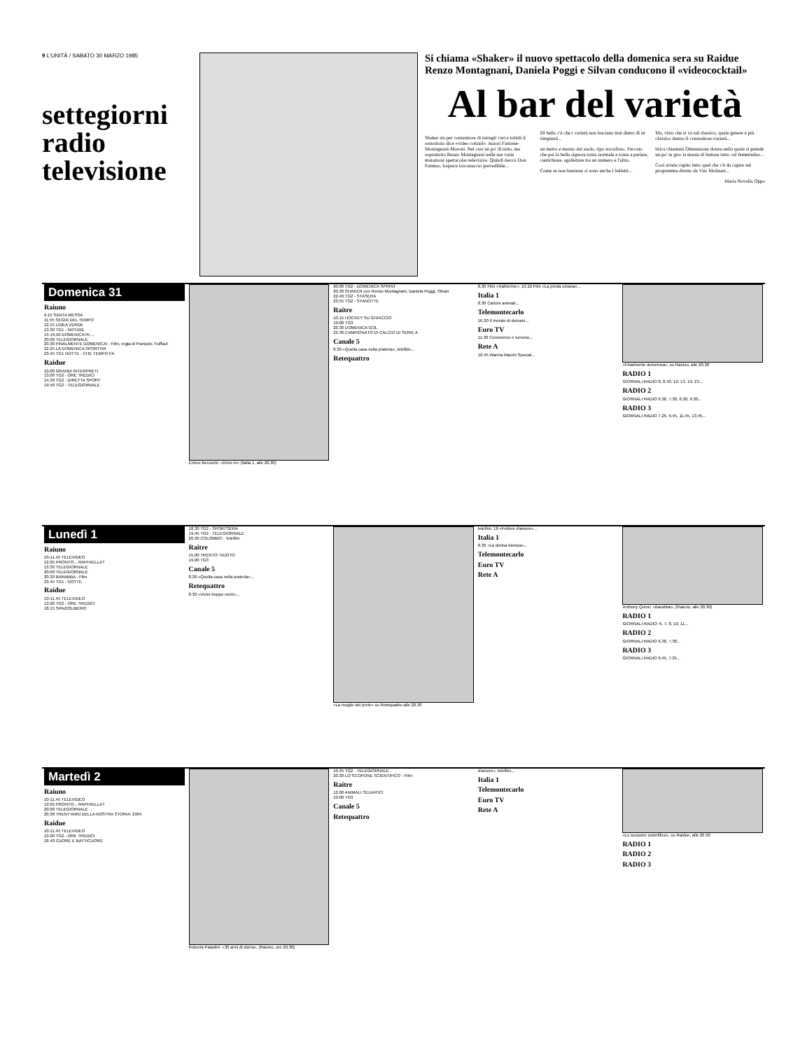9 L'UNITÀ / SABATO 30 MARZO 1985
settegiorni
radio
televisione
Si chiama «Shaker» il nuovo spettacolo della domenica sera su Raidue
Renzo Montagnani, Daniela Poggi e Silvan conducono il «videococktail»
Al bar del varietà
Shaker sta per contenitore di intrugli vari e infatti il sottotitolo dice «video coktail». Autori Fantone-Montagnani-Moroni. Nel cast un po' di tutto, ma soprattutto Renzo Montagnani nelle sue varie mutazioni spettacolar-televisive. Quindi rieccò Don Fumino, loquace toscanaccio prevedibile...
Di bello c'è che i varietà non lasciano mai dietro di sé rimpianti...
un metro e mezzo dal suolo, tipo stocafisso. Peccato che poi la bella signora torna normale e torna a parlare, cantichiare, sgallettare tra un numero e l'altro.
Come se non bastasse ci sono anche i balletti...
Ma, visto che si va sul classico, quale genere è più classico dentro il contenitore-varietà...
brica chiamata Dimensione donna nella quale si prende un po' in giro la mania di buttare tutto «al femminile»...
Così avrete capito tutto quel che c'è da capire sul programma diretto da Vito Molinari...
Maria Novella Oppo
Domenica 31
Raiuno
9.15 SANTA MESSA
11.55 SEGNI DEL TEMPO
12.15 LINEA VERDE
13.30 TG1 - NOTIZIE
14-19.50 DOMENICA IN ...
20.00 TELEGIORNALE
20.30 FINALMENTE DOMENICA! - Film, regia di François Truffaut
22.25 LA DOMENICA SPORTIVA
23.45 TG1 NOTTE - CHE TEMPO FA
Raidue
10.00 GRANDI INTERPRETI
13.00 TG2 - ORE TREDICI
14.30 TG2 - DIRETTA SPORT
19.50 TG2 - TELEGIORNALE
Enrico Beruschi: «Drive in» (Italia 1, alle 20.30)
20.00 TG2 - DOMENICA SPRINT
20.30 SHAKER con Renzo Montagnani, Daniela Poggi, Silvan
22.40 TG2 - STASERA
23.55 TG2 - STANOTTE
Raitre
10.15 HOCKEY SU GHIACCIO
19.00 TG3
20.30 DOMENICA GOL
22.30 CAMPIONATO DI CALCIO DI SERIE A
Canale 5
8.30 «Quella casa nella prateria», telefilm...
Retequattro
8.30 Film «Katherine»; 10.10 Film «La preda umana»...
Italia 1
8.30 Cartoni animati...
Telemontecarlo
16.30 Il mondo di domani...
Euro TV
11.30 Commercio e turismo...
Rete A
10.45 Wanna Marchi Special...
«Finalmente domenica», su Raiuno, alle 20.30
RADIO 1
GIORNALI RADIO 8, 8.40, 10, 13, 19, 23...
RADIO 2
GIORNALI RADIO 6.30, 7.30, 8.30, 9.30...
RADIO 3
GIORNALI RADIO 7.25, 9.45, 11.45, 13.45...
Lunedì 1
Raiuno
10-11.45 TELEVIDEO
12.05 PRONTO... RAFFAELLA?
13.30 TELEGIORNALE
20.00 TELEGIORNALE
20.30 BARABBA - Film
23.45 TG1 - NOTTE
Raidue
10-11.45 TELEVIDEO
13.00 TG2 - ORE TREDICI
18.15 SPAZIOLIBERO
18.30 TG2 - SPORTSERA
19.45 TG2 - TELEGIORNALE
20.30 COLOMBO - Telefilm
Raitre
15.00 TRENTO: NUOTO
19.00 TG3
Canale 5
8.30 «Quella casa nella prateria»...
Retequattro
8.30 «Vicini troppo vicini»...
«La moglie del prete» su Retequattro alle 20.30
telefilm; 18 «Febbre d'amore»...
Italia 1
8.30 «La donna bionica»...
Telemontecarlo
Euro TV
Rete A
Anthony Quinn: «Barabba», (Raiuno, alle 20.30)
RADIO 1
GIORNALI RADIO: 6, 7, 8, 10, 11...
RADIO 2
GIORNALI RADIO 6.30, 7.30...
RADIO 3
GIORNALI RADIO 6.45, 7.25...
Martedì 2
Raiuno
10-11.45 TELEVIDEO
12.05 PRONTO... RAFFAELLA?
20.00 TELEGIORNALE
20.30 TRENT'ANNI DELLA NOSTRA STORIA: 1964
Raidue
10-11.45 TELEVIDEO
13.00 TG2 - ORE TREDICI
18.40 CUORE E BATTICUORE
Roberta Paladini: «30 anni di storia», (Raiuno, ore 20.30)
19.45 TG2 - TELEGIORNALE
20.30 LO SCOPONE SCIENTIFICO - Film
Raitre
12.00 ANIMALI SELVATICI
19.00 TG3
Canale 5
Retequattro
d'amore», telefilm...
Italia 1
Telemontecarlo
Euro TV
Rete A
«Lo scopone scientifico», su Raidue, alle 20.30
RADIO 1
RADIO 2
RADIO 3